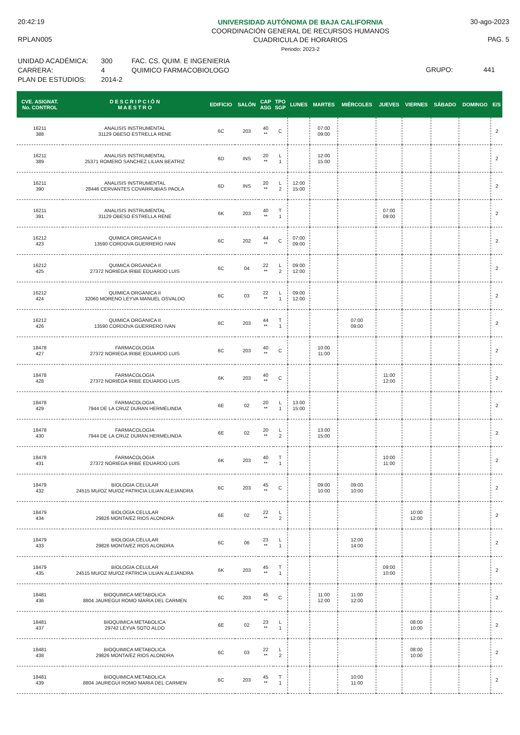20:42:19
RPLAN005
UNIVERSIDAD AUTÓNOMA DE BAJA CALIFORNIA
COORDINACIÓN GENERAL DE RECURSOS HUMANOS
CUADRICULA DE HORARIOS
Periodo: 2023-2
30-ago-2023
PAG. 5
UNIDAD ACADÉMICA:
CARRERA:
PLAN DE ESTUDIOS:
300
4
2014-2
FAC. CS. QUIM. E INGENIERIA
QUIMICO FARMACOBIOLOGO
GRUPO: 441
| CVE. ASIGNAT. No. CONTROL | D E S C R I P C I Ó N M A E S T R O | EDIFICIO | SALÓN | CAP ASG | TPO SGP | LUNES | MARTES | MIÉRCOLES | JUEVES | VIERNES | SÁBADO | DOMINGO | E/S |
| --- | --- | --- | --- | --- | --- | --- | --- | --- | --- | --- | --- | --- | --- |
| 16211 388 | ANALISIS INSTRUMENTAL 31129 OBESO ESTRELLA RENE | 6C | 203 | 40 ** | C | | 07:00 09:00 | | | | | | 2 |
| 16211 389 | ANALISIS INSTRUMENTAL 25371 ROMERO SANCHEZ LILIAN BEATRIZ | 6D | INS | 20 ** | L 1 | | 12:00 15:00 | | | | | | 2 |
| 16211 390 | ANALISIS INSTRUMENTAL 28446 CERVANTES COVARRUBIAS PAOLA | 6D | INS | 20 ** | L 2 | 12:00 15:00 | | | | | | | 2 |
| 16211 391 | ANALISIS INSTRUMENTAL 31129 OBESO ESTRELLA RENE | 6K | 203 | 40 ** | T 1 | | | | 07:00 09:00 | | | | 2 |
| 16212 423 | QUIMICA ORGANICA II 13590 CORDOVA GUERRERO IVAN | 6C | 202 | 44 ** | C | 07:00 09:00 | | | | | | | 2 |
| 16212 425 | QUIMICA ORGANICA II 27372 NORIEGA IRIBE EDUARDO LUIS | 6C | 04 | 22 ** | L 2 | 09:00 12:00 | | | | | | | 2 |
| 16212 424 | QUIMICA ORGANICA II 32060 MORENO LEYVA MANUEL OSVALDO | 6C | 03 | 22 ** | L 1 | 09:00 12:00 | | | | | | | 2 |
| 16212 426 | QUIMICA ORGANICA II 13590 CORDOVA GUERRERO IVAN | 6C | 203 | 44 ** | T 1 | | | 07:00 09:00 | | | | | 2 |
| 18478 427 | FARMACOLOGIA 27372 NORIEGA IRIBE EDUARDO LUIS | 6C | 203 | 40 ** | C | | 10:00 11:00 | | | | | | 2 |
| 18478 428 | FARMACOLOGIA 27372 NORIEGA IRIBE EDUARDO LUIS | 6K | 203 | 40 ** | C | | | | 11:00 12:00 | | | | 2 |
| 18478 429 | FARMACOLOGIA 7944 DE LA CRUZ DURAN HERMELINDA | 6E | 02 | 20 ** | L 1 | 13:00 15:00 | | | | | | | 2 |
| 18478 430 | FARMACOLOGIA 7944 DE LA CRUZ DURAN HERMELINDA | 6E | 02 | 20 ** | L 2 | | 13:00 15:00 | | | | | | 2 |
| 18478 431 | FARMACOLOGIA 27372 NORIEGA IRIBE EDUARDO LUIS | 6K | 203 | 40 ** | T 1 | | | | 10:00 11:00 | | | | 2 |
| 18479 432 | BIOLOGIA CELULAR 24515 MU/OZ MU/OZ PATRICIA LILIAN ALEJANDRA | 6C | 203 | 45 ** | C | | 09:00 10:00 | 09:00 10:00 | | | | | 2 |
| 18479 434 | BIOLOGIA CELULAR 29826 MONTA/EZ RIOS ALONDRA | 6E | 02 | 22 ** | L 2 | | | | | 10:00 12:00 | | | 2 |
| 18479 433 | BIOLOGIA CELULAR 29826 MONTA/EZ RIOS ALONDRA | 6C | 06 | 23 ** | L 1 | | | 12:00 14:00 | | | | | 2 |
| 18479 435 | BIOLOGIA CELULAR 24515 MU/OZ MU/OZ PATRICIA LILIAN ALEJANDRA | 6K | 203 | 45 ** | T 1 | | | | 09:00 10:00 | | | | 2 |
| 18481 436 | BIOQUIMICA METABOLICA 8804 JAUREGUI ROMO MARIA DEL CARMEN | 6C | 203 | 45 ** | C | | 11:00 12:00 | 11:00 12:00 | | | | | 2 |
| 18481 437 | BIOQUIMICA METABOLICA 29742 LEYVA SOTO ALDO | 6E | 02 | 23 ** | L 1 | | | | | 08:00 10:00 | | | 2 |
| 18481 438 | BIOQUIMICA METABOLICA 29826 MONTA/EZ RIOS ALONDRA | 6C | 03 | 22 ** | L 2 | | | | | 08:00 10:00 | | | 2 |
| 18481 439 | BIOQUIMICA METABOLICA 8804 JAUREGUI ROMO MARIA DEL CARMEN | 6C | 203 | 45 ** | T 1 | | | 10:00 11:00 | | | | | 2 |